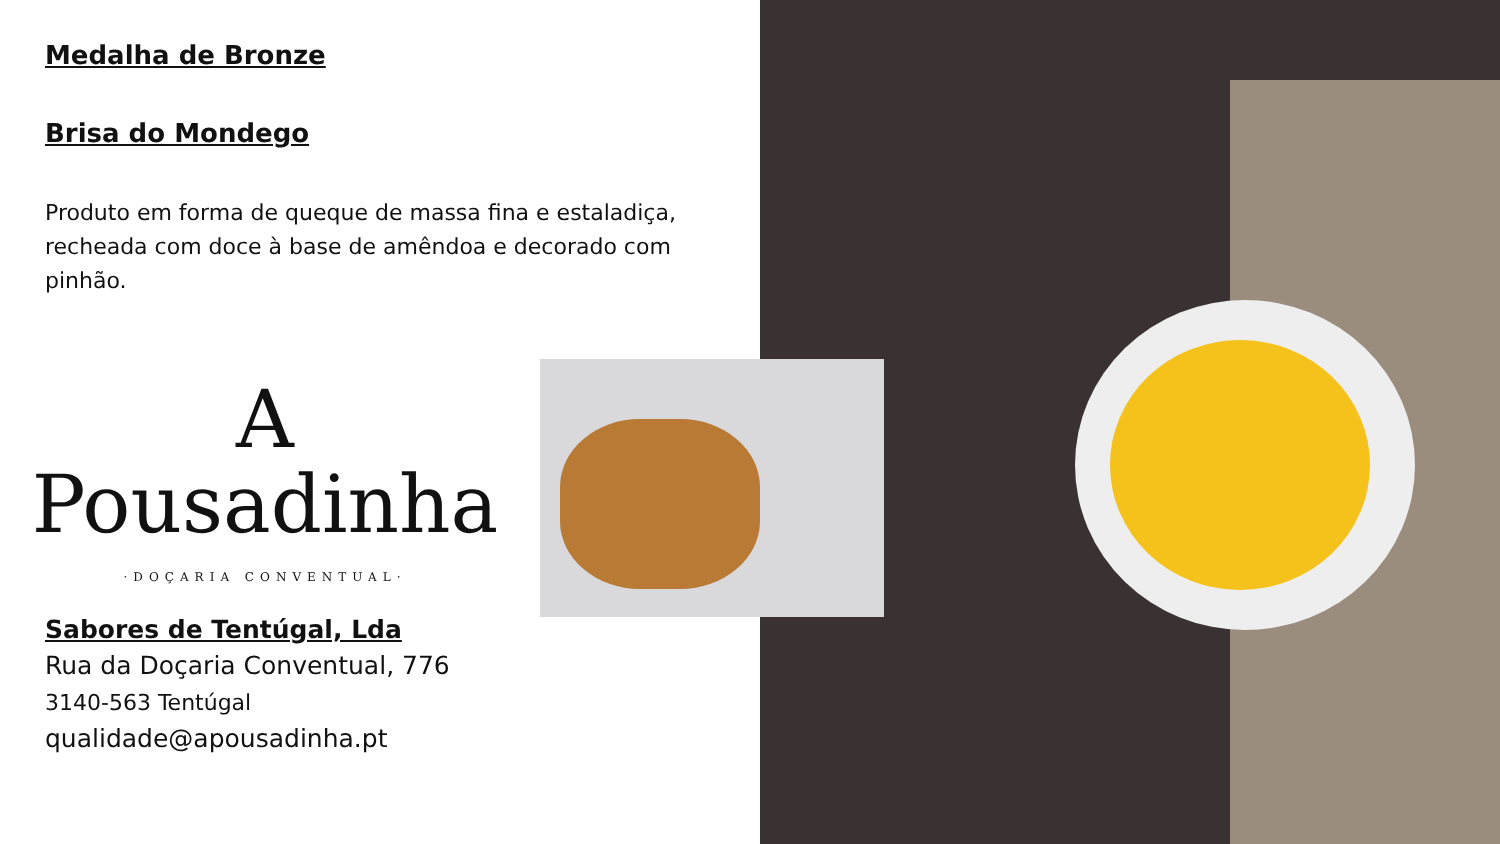Medalha de Bronze
Brisa do Mondego
Produto em forma de queque de massa fina e estaladiça, recheada com doce à base de amêndoa e decorado com pinhão.
A
Pousadinha
·DOÇARIA CONVENTUAL·
Sabores de Tentúgal, Lda
Rua da Doçaria Conventual, 776
3140-563 Tentúgal
qualidade@apousadinha.pt